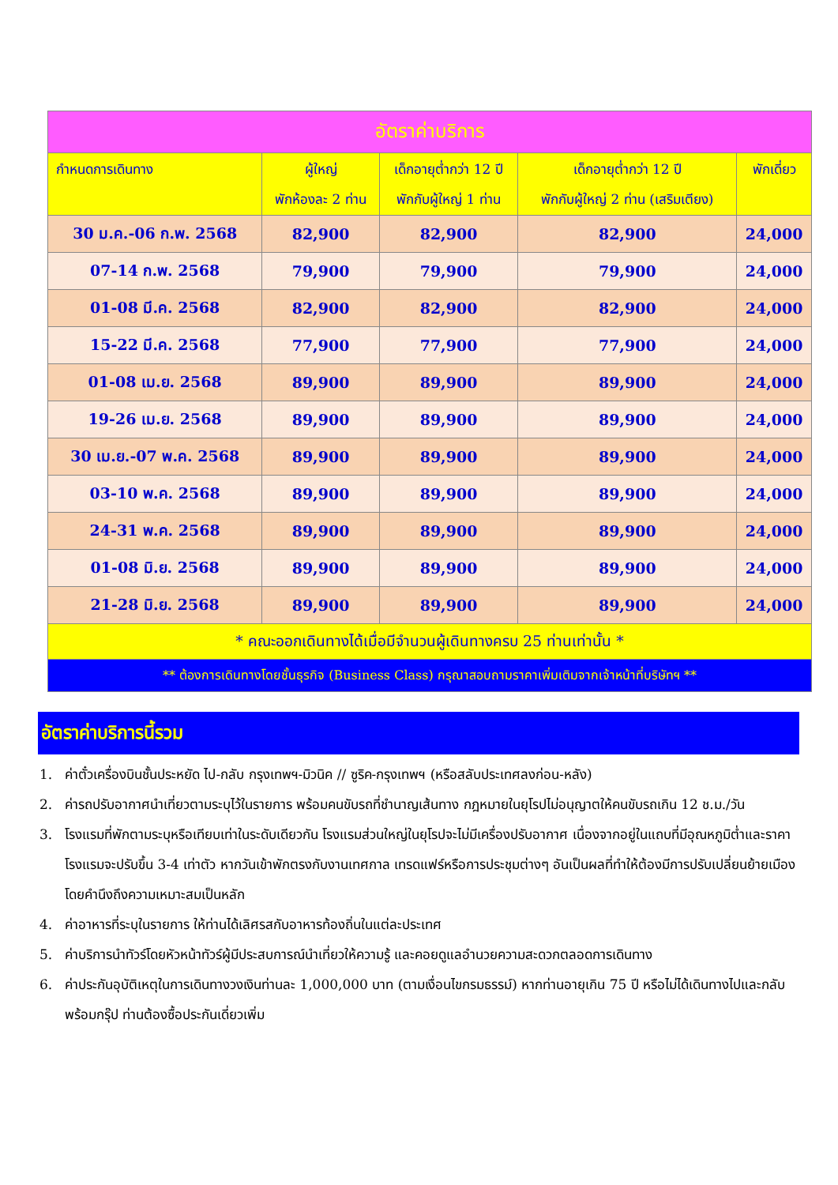| อัตราค่าบริการ | | | | |
| --- | --- | --- | --- | --- |
| กำหนดการเดินทาง | ผู้ใหญ่ พักห้องละ 2 ท่าน | เด็กอายุต่ำกว่า 12 ปี พักกับผู้ใหญ่ 1 ท่าน | เด็กอายุต่ำกว่า 12 ปี พักกับผู้ใหญ่ 2 ท่าน (เสริมเตียง) | พักเดี่ยว |
| 30 ม.ค.-06 ก.พ. 2568 | 82,900 | 82,900 | 82,900 | 24,000 |
| 07-14 ก.พ. 2568 | 79,900 | 79,900 | 79,900 | 24,000 |
| 01-08 มี.ค. 2568 | 82,900 | 82,900 | 82,900 | 24,000 |
| 15-22 มี.ค. 2568 | 77,900 | 77,900 | 77,900 | 24,000 |
| 01-08 เม.ย. 2568 | 89,900 | 89,900 | 89,900 | 24,000 |
| 19-26 เม.ย. 2568 | 89,900 | 89,900 | 89,900 | 24,000 |
| 30 เม.ย.-07 พ.ค. 2568 | 89,900 | 89,900 | 89,900 | 24,000 |
| 03-10 พ.ค. 2568 | 89,900 | 89,900 | 89,900 | 24,000 |
| 24-31 พ.ค. 2568 | 89,900 | 89,900 | 89,900 | 24,000 |
| 01-08 มิ.ย. 2568 | 89,900 | 89,900 | 89,900 | 24,000 |
| 21-28 มิ.ย. 2568 | 89,900 | 89,900 | 89,900 | 24,000 |
| * คณะออกเดินทางได้เมื่อมีจำนวนผู้เดินทางครบ 25 ท่านเท่านั้น * | | | | |
| ** ต้องการเดินทางโดยชั้นธุรกิจ (Business Class) กรุณาสอบถามราคาเพิ่มเติมจากเจ้าหน้าที่บริษัทฯ ** | | | | |
อัตราค่าบริการนี้รวม
1. ค่าตั๋วเครื่องบินชั้นประหยัด ไป-กลับ กรุงเทพฯ-มิวนิค // ซูริค-กรุงเทพฯ (หรือสลับประเทศลงก่อน-หลัง)
2. ค่ารถปรับอากาศนำเที่ยวตามระบุไว้ในรายการ พร้อมคนขับรถที่ชำนาญเส้นทาง กฎหมายในยุโรปไม่อนุญาตให้คนขับรถเกิน 12 ช.ม./วัน
3. โรงแรมที่พักตามระบุหรือเทียบเท่าในระดับเดียวกัน โรงแรมส่วนใหญ่ในยุโรปจะไม่มีเครื่องปรับอากาศ เนื่องจากอยู่ในแถบที่มีอุณหภูมิต่ำและราคาโรงแรมจะปรับขึ้น 3-4 เท่าตัว หากวันเข้าพักตรงกับงานเทศกาล เทรดแฟร์หรือการประชุมต่างๆ อันเป็นผลที่ทำให้ต้องมีการปรับเปลี่ยนย้ายเมือง โดยคำนึงถึงความเหมาะสมเป็นหลัก
4. ค่าอาหารที่ระบุในรายการ ให้ท่านได้เลิศรสกับอาหารท้องถิ่นในแต่ละประเทศ
5. ค่าบริการนำทัวร์โดยหัวหน้าทัวร์ผู้มีประสบการณ์นำเที่ยวให้ความรู้ และคอยดูแลอำนวยความสะดวกตลอดการเดินทาง
6. ค่าประกันอุบัติเหตุในการเดินทางวงเงินท่านละ 1,000,000 บาท (ตามเงื่อนไขกรมธรรม์) หากท่านอายุเกิน 75 ปี หรือไม่ได้เดินทางไปและกลับพร้อมกรุ๊ป ท่านต้องซื้อประกันเดี่ยวเพิ่ม